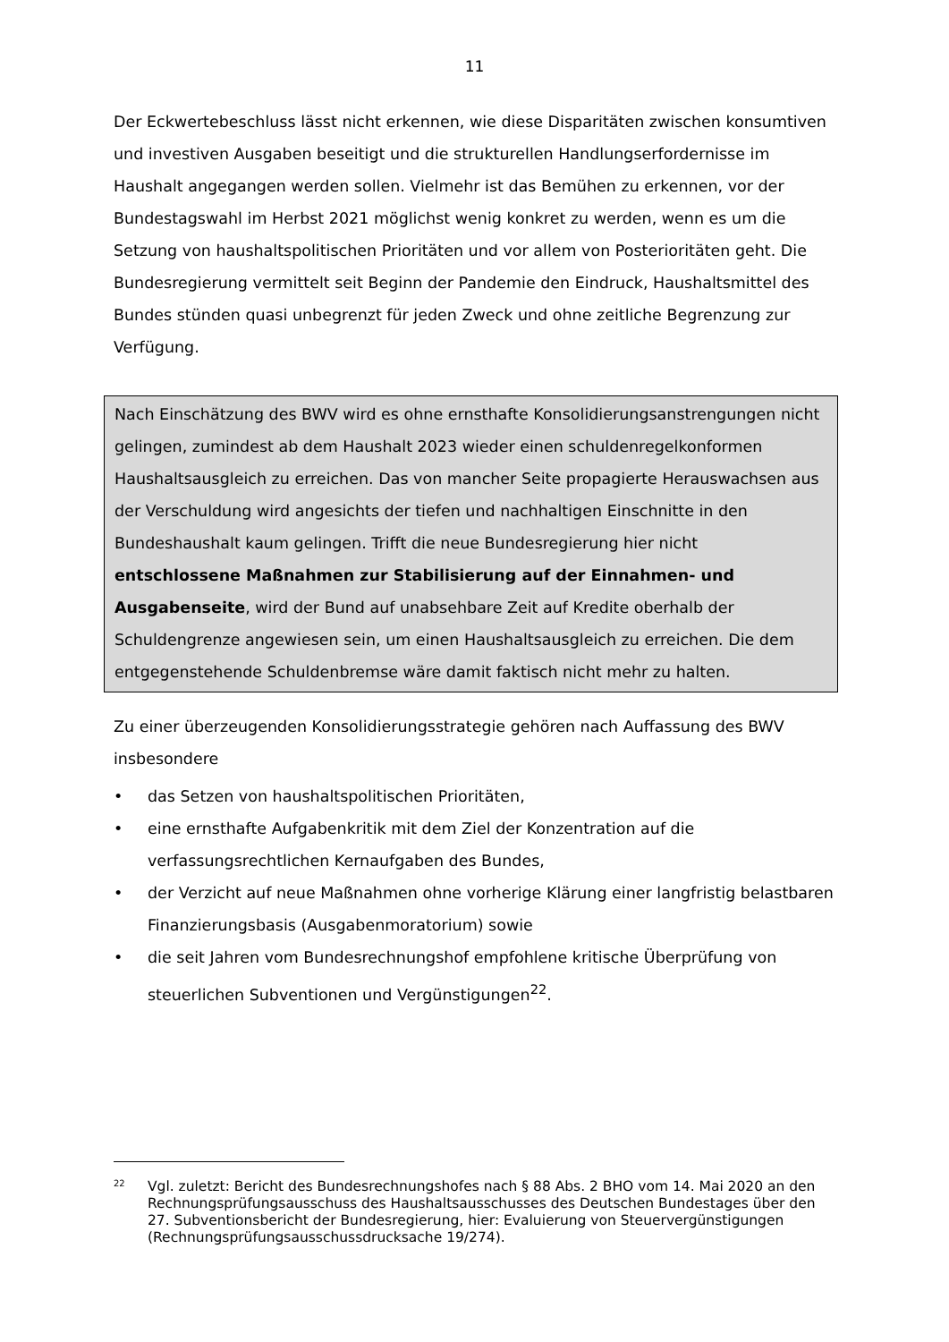11
Der Eckwertebeschluss lässt nicht erkennen, wie diese Disparitäten zwischen konsumtiven und investiven Ausgaben beseitigt und die strukturellen Handlungs­erfordernisse im Haushalt angegangen werden sollen. Vielmehr ist das Bemühen zu erkennen, vor der Bundestagswahl im Herbst 2021 möglichst wenig konkret zu werden, wenn es um die Setzung von haushaltspolitischen Prioritäten und vor allem von Posterioritäten geht. Die Bundesregierung vermittelt seit Beginn der Pandemie den Eindruck, Haushaltsmittel des Bundes stünden quasi unbegrenzt für jeden Zweck und ohne zeitliche Begrenzung zur Verfügung.
Nach Einschätzung des BWV wird es ohne ernsthafte Konsolidierungsanstrengun­gen nicht gelingen, zumindest ab dem Haushalt 2023 wieder einen schuldenre­gelkonformen Haushaltsausgleich zu erreichen. Das von mancher Seite propa­gierte Herauswachsen aus der Verschuldung wird angesichts der tiefen und nach­haltigen Einschnitte in den Bundeshaushalt kaum gelingen. Trifft die neue Bun­desregierung hier nicht entschlossene Maßnahmen zur Stabilisierung auf der Einnahmen- und Ausgabenseite, wird der Bund auf unabsehbare Zeit auf Kredite oberhalb der Schuldengrenze angewiesen sein, um einen Haushaltsaus­gleich zu erreichen. Die dem entgegenstehende Schuldenbremse wäre damit fak­tisch nicht mehr zu halten.
Zu einer überzeugenden Konsolidierungsstrategie gehören nach Auffassung des BWV insbesondere
• das Setzen von haushaltspolitischen Prioritäten,
• eine ernsthafte Aufgabenkritik mit dem Ziel der Konzentration auf die verfassungsrechtlichen Kernaufgaben des Bundes,
• der Verzicht auf neue Maßnahmen ohne vorherige Klärung einer langfristig belastbaren Finanzierungsbasis (Ausgabenmoratorium) sowie
• die seit Jahren vom Bundesrechnungshof empfohlene kritische Überprüfung von steuerlichen Subventionen und Vergünstigungen<sup>22</sup>.
<sup>22</sup>
Vgl. zuletzt: Bericht des Bundesrechnungshofes nach § 88 Abs. 2 BHO vom 14. Mai 2020 an den Rechnungsprüfungsausschuss des Haushaltsausschusses des Deutschen Bundestages über den 27. Subventionsbericht der Bundesregierung, hier: Evaluie­rung von Steuervergünstigungen (Rechnungsprüfungsausschussdrucksache 19/274).